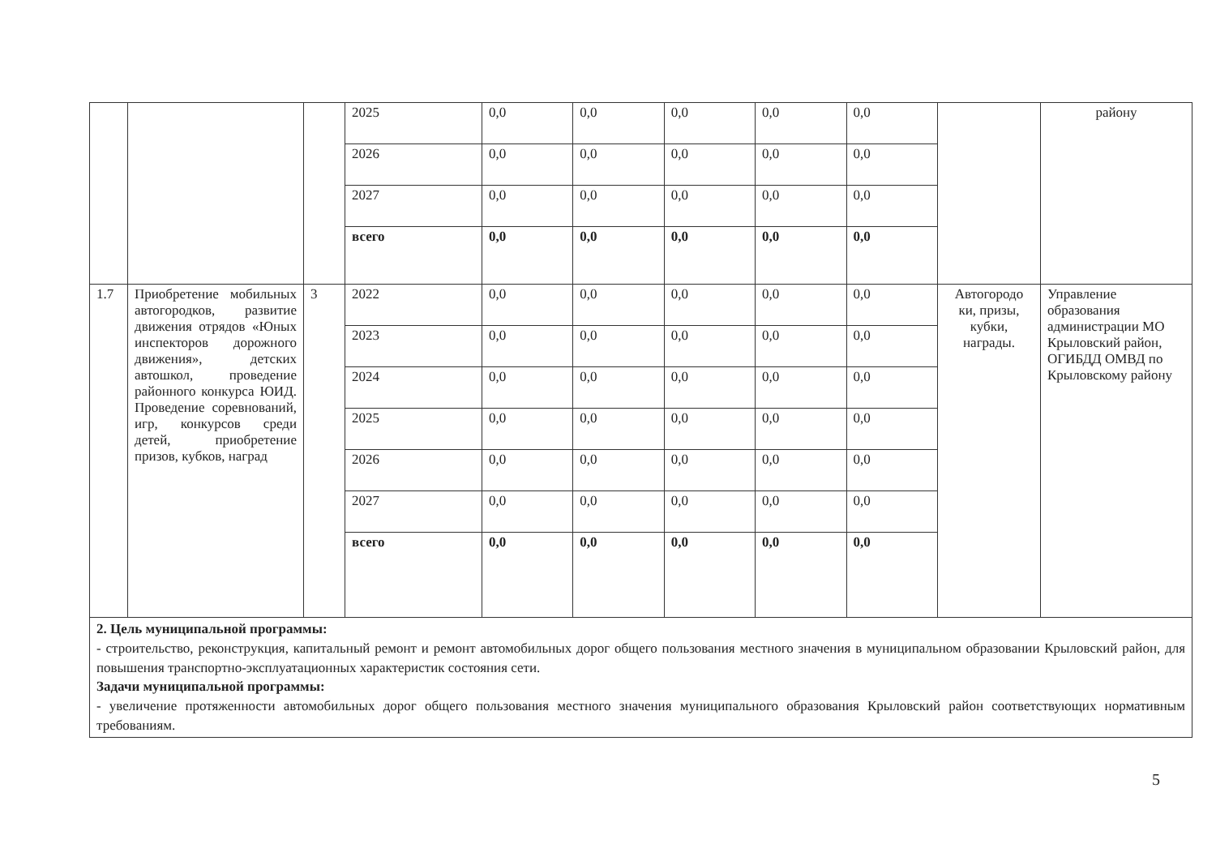| | | | 2025 | 0,0 | 0,0 | 0,0 | 0,0 | 0,0 | | району |
| | | | 2026 | 0,0 | 0,0 | 0,0 | 0,0 | 0,0 | | |
| | | | 2027 | 0,0 | 0,0 | 0,0 | 0,0 | 0,0 | | |
| | | | всего | 0,0 | 0,0 | 0,0 | 0,0 | 0,0 | | |
| 1.7 | Приобретение мобильных автогородков, развитие движения отрядов «Юных инспекторов дорожного движения», детских автошкол, проведение районного конкурса ЮИД. Проведение соревнований, игр, конкурсов среди детей, приобретение призов, кубков, наград | 3 | 2022 | 0,0 | 0,0 | 0,0 | 0,0 | 0,0 | Автогородо ки, призы, кубки, награды. | Управление образования администрации МО Крыловский район, ОГИБДД ОМВД по Крыловскому району |
| | | | 2023 | 0,0 | 0,0 | 0,0 | 0,0 | 0,0 | | |
| | | | 2024 | 0,0 | 0,0 | 0,0 | 0,0 | 0,0 | | |
| | | | 2025 | 0,0 | 0,0 | 0,0 | 0,0 | 0,0 | | |
| | | | 2026 | 0,0 | 0,0 | 0,0 | 0,0 | 0,0 | | |
| | | | 2027 | 0,0 | 0,0 | 0,0 | 0,0 | 0,0 | | |
| | | | всего | 0,0 | 0,0 | 0,0 | 0,0 | 0,0 | | |
| 2. Цель муниципальной программы: - строительство, реконструкция, капитальный ремонт и ремонт автомобильных дорог общего пользования местного значения в муниципальном образовании Крыловский район, для повышения транспортно-эксплуатационных характеристик состояния сети. Задачи муниципальной программы: - увеличение протяженности автомобильных дорог общего пользования местного значения муниципального образования Крыловский район соответствующих нормативным требованиям. | | | | | | | | | | |
5